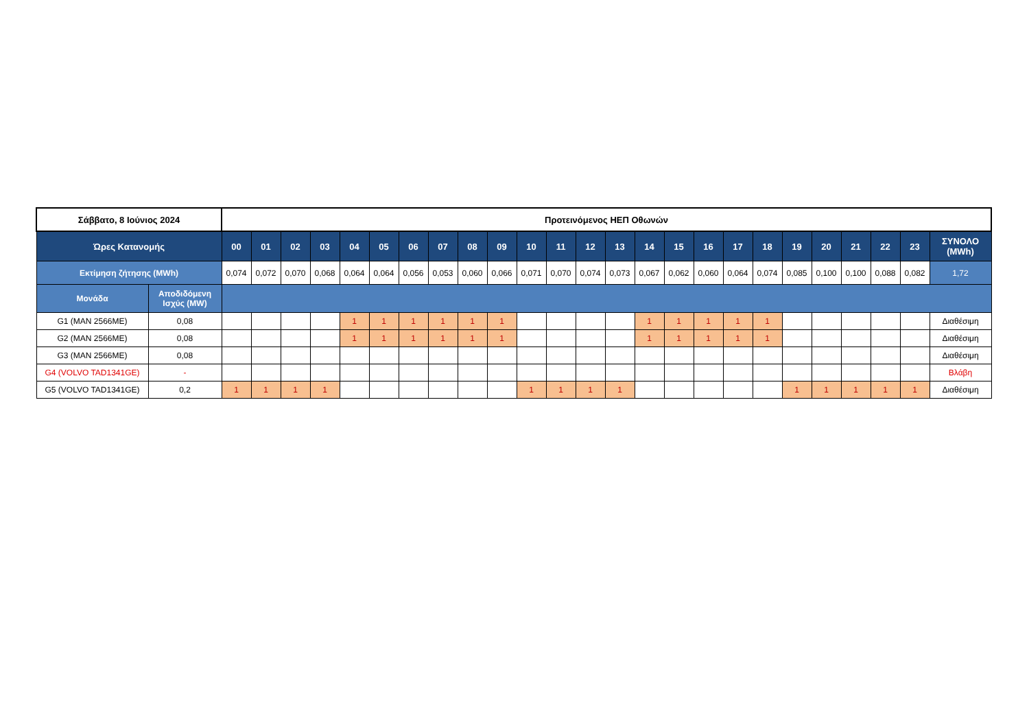| Σάββατο, 8 Ιούνιος 2024 | | Προτεινόμενος ΗΕΠ Οθωνών | | | | | | | | | | | | | | | | | | | | | | | | |
| --- | --- | --- | --- | --- | --- | --- | --- | --- | --- | --- | --- | --- | --- | --- | --- | --- | --- | --- | --- | --- | --- | --- | --- | --- | --- | --- |
| Ώρες Κατανομής | | 00 | 01 | 02 | 03 | 04 | 05 | 06 | 07 | 08 | 09 | 10 | 11 | 12 | 13 | 14 | 15 | 16 | 17 | 18 | 19 | 20 | 21 | 22 | 23 | ΣΥΝΟΛΟ (MWh) |
| Εκτίμηση ζήτησης (MWh) | | 0,074 | 0,072 | 0,070 | 0,068 | 0,064 | 0,064 | 0,056 | 0,053 | 0,060 | 0,066 | 0,071 | 0,070 | 0,074 | 0,073 | 0,067 | 0,062 | 0,060 | 0,064 | 0,074 | 0,085 | 0,100 | 0,100 | 0,088 | 0,082 | 1,72 |
| Μονάδα | Αποδιδόμενη Ισχύς (MW) | | | | | | | | | | | | | | | | | | | | | | | | | |
| G1 (MAN 2566ME) | 0,08 | | | | | 1 | 1 | 1 | 1 | 1 | 1 | | | | | 1 | 1 | 1 | 1 | 1 | | | | | | Διαθέσιμη |
| G2 (MAN 2566ME) | 0,08 | | | | | 1 | 1 | 1 | 1 | 1 | 1 | | | | | 1 | 1 | 1 | 1 | 1 | | | | | | Διαθέσιμη |
| G3 (MAN 2566ME) | 0,08 | | | | | | | | | | | | | | | | | | | | | | | | | Διαθέσιμη |
| G4 (VOLVO TAD1341GE) | - | | | | | | | | | | | | | | | | | | | | | | | | | Βλάβη |
| G5 (VOLVO TAD1341GE) | 0,2 | 1 | 1 | 1 | 1 | | | | | | | 1 | 1 | 1 | 1 | | | | | | 1 | 1 | 1 | 1 | 1 | Διαθέσιμη |